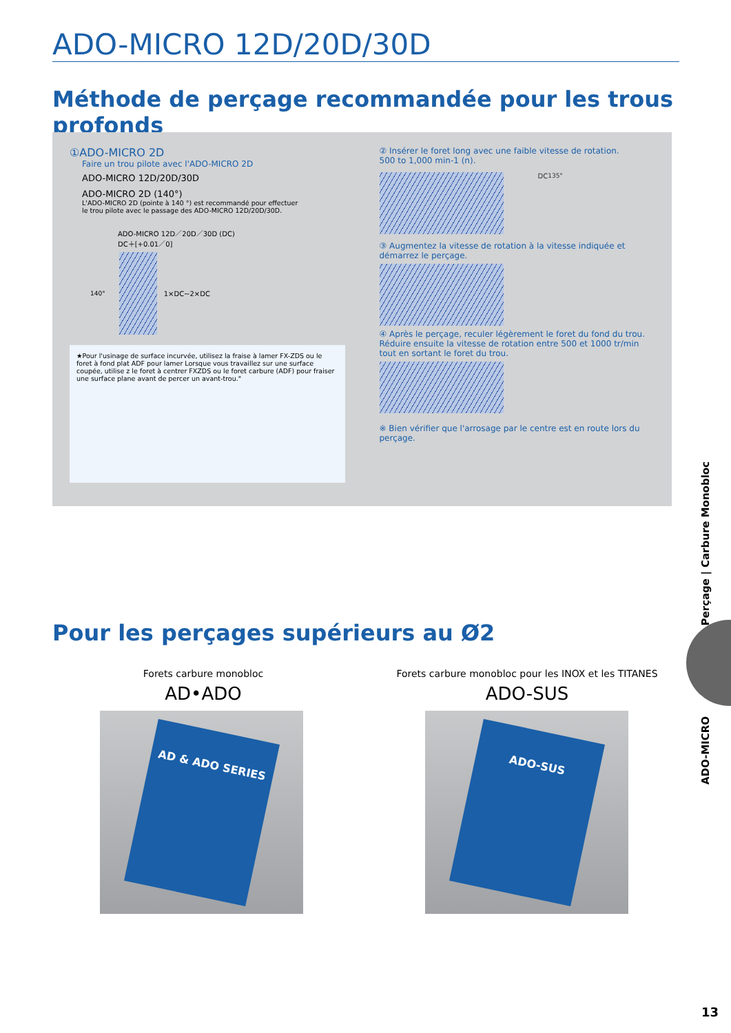ADO-MICRO 12D/20D/30D
Méthode de perçage recommandée pour les trous profonds
①ADO-MICRO 2D
Faire un trou pilote avec l'ADO-MICRO 2D
ADO-MICRO 12D/20D/30D
ADO-MICRO 2D (140°)
L'ADO-MICRO 2D (pointe à 140 °) est recommandé pour effectuer
le trou pilote avec le passage des ADO-MICRO 12D/20D/30D.
ADO-MICRO 12D／20D／30D (DC)
DC＋[+0.01／0]
140° 1×DC∼2×DC
★Pour l'usinage de surface incurvée, utilisez la fraise à lamer FX-ZDS ou le foret à fond plat ADF pour lamer Lorsque vous travaillez sur une surface coupée, utilise z le foret à centrer FXZDS ou le foret carbure (ADF) pour fraiser une surface plane avant de percer un avant-trou."
② Insérer le foret long avec une faible vitesse de rotation.
500 to 1,000 min-1 (n).
DC 135°
③ Augmentez la vitesse de rotation à la vitesse indiquée et démarrez le perçage.
④ Après le perçage, reculer légèrement le foret du fond du trou. Réduire ensuite la vitesse de rotation entre 500 et 1000 tr/min tout en sortant le foret du trou.
※ Bien vérifier que l'arrosage par le centre est en route lors du perçage.
Pour les perçages supérieurs au Ø2
Forets carbure monobloc
AD•ADO
AD & ADO SERIES
Forets carbure monobloc pour les INOX et les TITANES
ADO-SUS
ADO-SUS
Perçage | Carbure Monobloc
ADO-MICRO
13